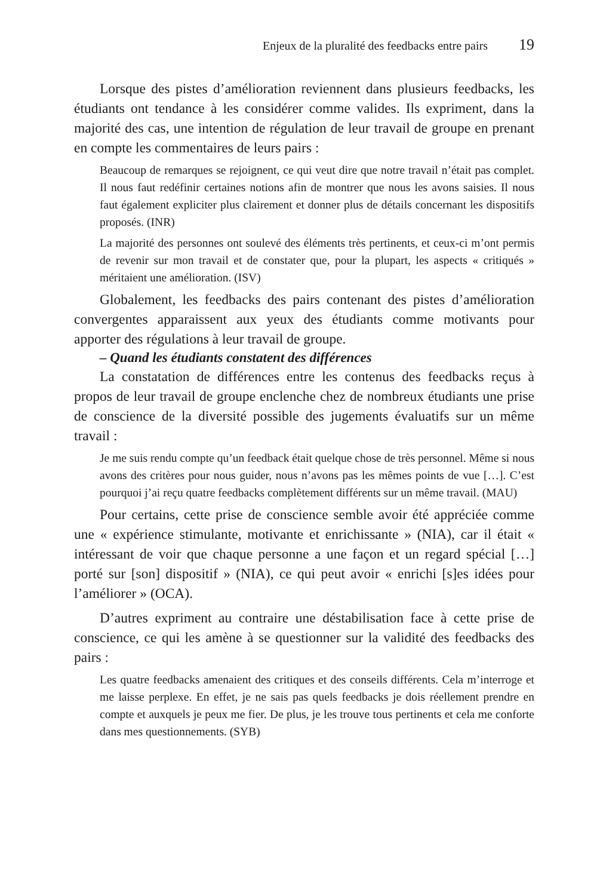Enjeux de la pluralité des feedbacks entre pairs 19
Lorsque des pistes d’amélioration reviennent dans plusieurs feedbacks, les étudiants ont tendance à les considérer comme valides. Ils expriment, dans la majorité des cas, une intention de régulation de leur travail de groupe en prenant en compte les commentaires de leurs pairs :
Beaucoup de remarques se rejoignent, ce qui veut dire que notre travail n’était pas complet. Il nous faut redéfinir certaines notions afin de montrer que nous les avons saisies. Il nous faut également expliciter plus clairement et donner plus de détails concernant les dispositifs proposés. (INR)
La majorité des personnes ont soulevé des éléments très pertinents, et ceux-ci m’ont permis de revenir sur mon travail et de constater que, pour la plupart, les aspects « critiqués » méritaient une amélioration. (ISV)
Globalement, les feedbacks des pairs contenant des pistes d’amélioration convergentes apparaissent aux yeux des étudiants comme motivants pour apporter des régulations à leur travail de groupe.
– Quand les étudiants constatent des différences
La constatation de différences entre les contenus des feedbacks reçus à propos de leur travail de groupe enclenche chez de nombreux étudiants une prise de conscience de la diversité possible des jugements évaluatifs sur un même travail :
Je me suis rendu compte qu’un feedback était quelque chose de très personnel. Même si nous avons des critères pour nous guider, nous n’avons pas les mêmes points de vue […]. C’est pourquoi j’ai reçu quatre feedbacks complètement différents sur un même travail. (MAU)
Pour certains, cette prise de conscience semble avoir été appréciée comme une « expérience stimulante, motivante et enrichissante » (NIA), car il était « intéressant de voir que chaque personne a une façon et un regard spécial […] porté sur [son] dispositif » (NIA), ce qui peut avoir « enrichi [s]es idées pour l’améliorer » (OCA).
D’autres expriment au contraire une déstabilisation face à cette prise de conscience, ce qui les amène à se questionner sur la validité des feedbacks des pairs :
Les quatre feedbacks amenaient des critiques et des conseils différents. Cela m’interroge et me laisse perplexe. En effet, je ne sais pas quels feedbacks je dois réellement prendre en compte et auxquels je peux me fier. De plus, je les trouve tous pertinents et cela me conforte dans mes questionnements. (SYB)